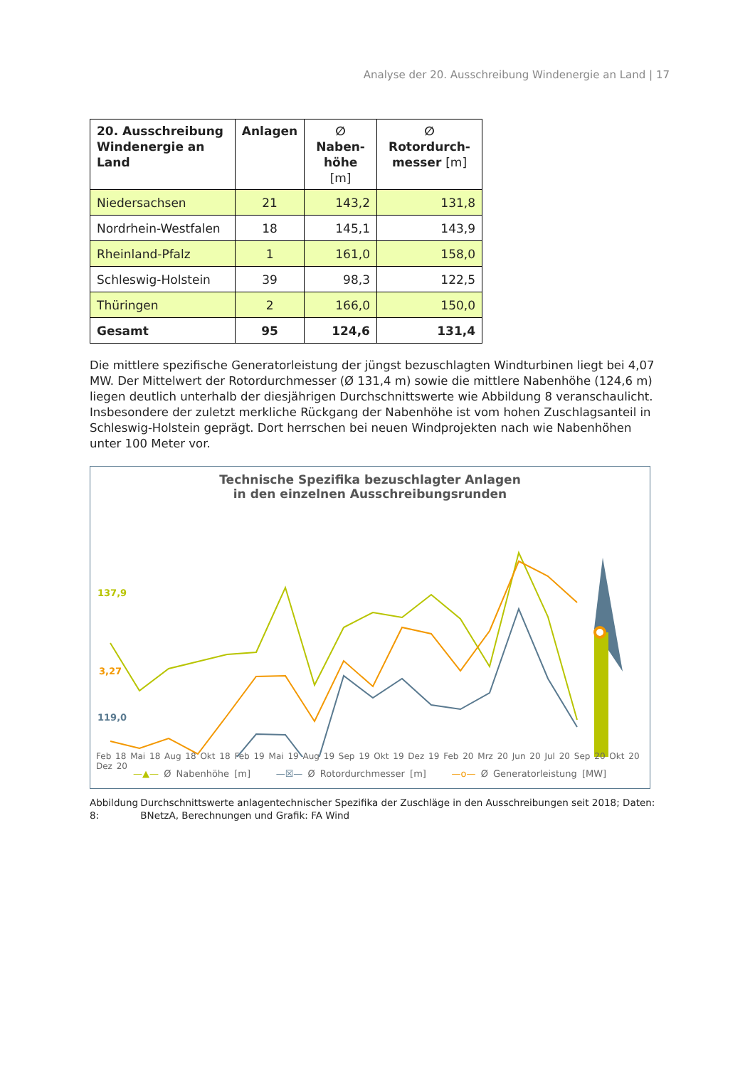Analyse der 20. Ausschreibung Windenergie an Land | 17
| 20. Ausschreibung Windenergie an Land | Anlagen | ∅ Naben- höhe [m] | ∅ Rotordurch- messer [m] |
| --- | --- | --- | --- |
| Niedersachsen | 21 | 143,2 | 131,8 |
| Nordrhein-Westfalen | 18 | 145,1 | 143,9 |
| Rheinland-Pfalz | 1 | 161,0 | 158,0 |
| Schleswig-Holstein | 39 | 98,3 | 122,5 |
| Thüringen | 2 | 166,0 | 150,0 |
| Gesamt | 95 | 124,6 | 131,4 |
Die mittlere spezifische Generatorleistung der jüngst bezuschlagten Windturbinen liegt bei 4,07 MW. Der Mittelwert der Rotordurchmesser (Ø 131,4 m) sowie die mittlere Nabenhöhe (124,6 m) liegen deutlich unterhalb der diesjährigen Durchschnittswerte wie Abbildung 8 veranschaulicht. Insbesondere der zuletzt merkliche Rückgang der Nabenhöhe ist vom hohen Zuschlagsanteil in Schleswig-Holstein geprägt. Dort herrschen bei neuen Windprojekten nach wie Nabenhöhen unter 100 Meter vor.
Technische Spezifika bezuschlagter Anlagen
in den einzelnen Ausschreibungsrunden
Feb 18 Mai 18 Aug 18 Okt 18 Feb 19 Mai 19 Aug 19 Sep 19 Okt 19 Dez 19 Feb 20 Mrz 20 Jun 20 Jul 20 Sep 20 Okt 20 Dez 20
—▲— Ø Nabenhöhe [m] —☒— Ø Rotordurchmesser [m] —o— Ø Generatorleistung [MW]
137,9
3,27
119,0
Abbildung 8: Durchschnittswerte anlagentechnischer Spezifika der Zuschläge in den Ausschreibungen seit 2018; Daten: BNetzA, Berechnungen und Grafik: FA Wind